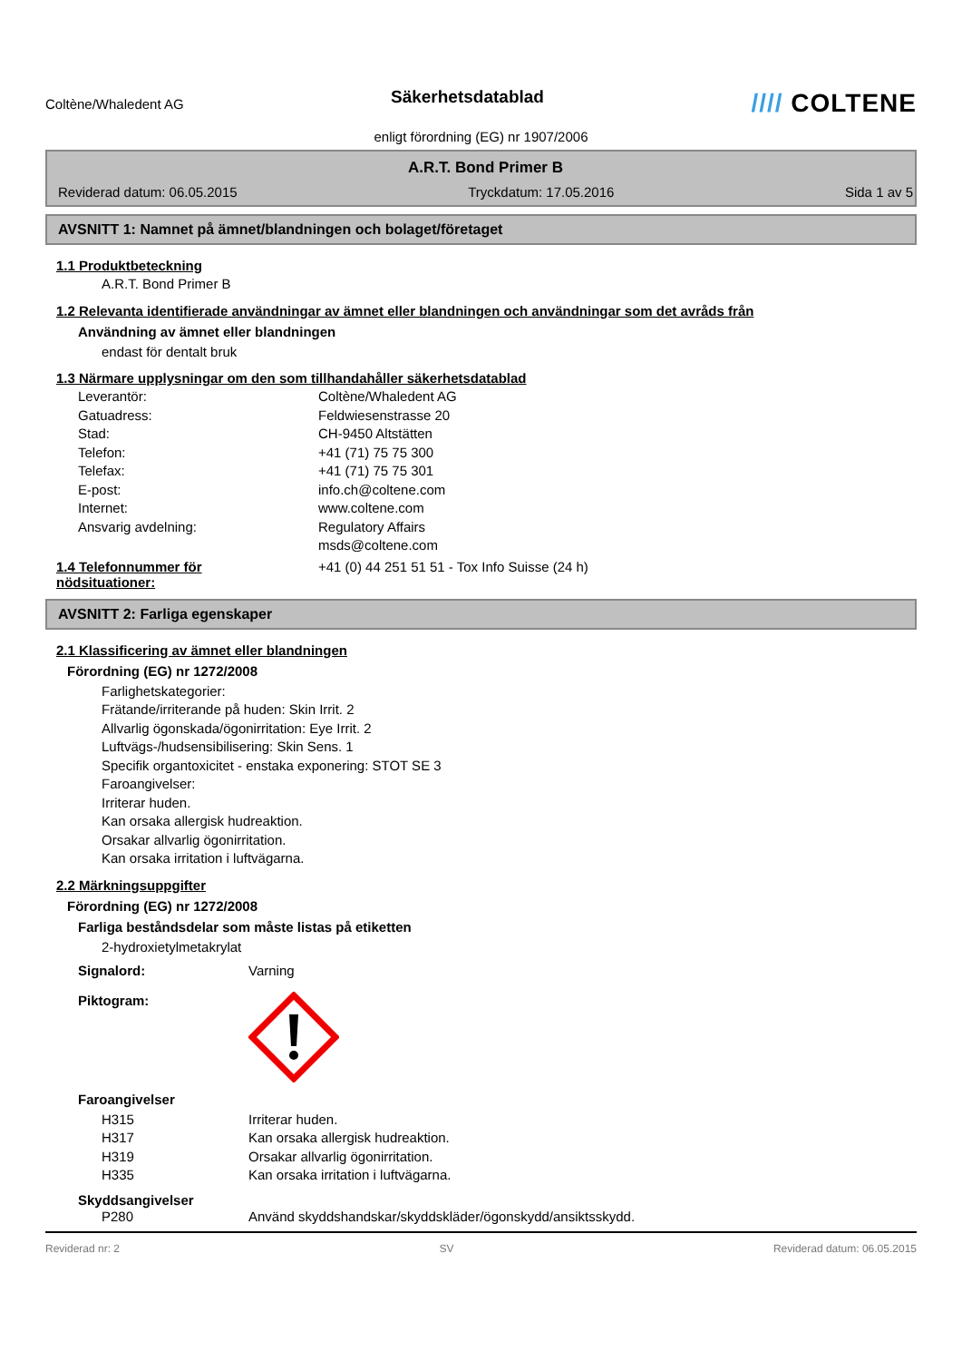Coltène/Whaledent AG
Säkerhetsdatablad
//// COLTENE
enligt förordning (EG) nr 1907/2006
A.R.T. Bond Primer B
Reviderad datum: 06.05.2015 Tryckdatum: 17.05.2016 Sida 1 av 5
AVSNITT 1: Namnet på ämnet/blandningen och bolaget/företaget
1.1 Produktbeteckning
A.R.T. Bond Primer B
1.2 Relevanta identifierade användningar av ämnet eller blandningen och användningar som det avråds från
Användning av ämnet eller blandningen
endast för dentalt bruk
1.3 Närmare upplysningar om den som tillhandahåller säkerhetsdatablad
Leverantör: Coltène/Whaledent AG
Gatuadress: Feldwiesenstrasse 20
Stad: CH-9450 Altstätten
Telefon: +41 (71) 75 75 300
Telefax: +41 (71) 75 75 301
E-post: info.ch@coltene.com
Internet: www.coltene.com
Ansvarig avdelning: Regulatory Affairs
msds@coltene.com
1.4 Telefonnummer för
nödsituationer: +41 (0) 44 251 51 51 - Tox Info Suisse (24 h)
AVSNITT 2: Farliga egenskaper
2.1 Klassificering av ämnet eller blandningen
Förordning (EG) nr 1272/2008
Farlighetskategorier:
Frätande/irriterande på huden: Skin Irrit. 2
Allvarlig ögonskada/ögonirritation: Eye Irrit. 2
Luftvägs-/hudsensibilisering: Skin Sens. 1
Specifik organtoxicitet - enstaka exponering: STOT SE 3
Faroangivelser:
Irriterar huden.
Kan orsaka allergisk hudreaktion.
Orsakar allvarlig ögonirritation.
Kan orsaka irritation i luftvägarna.
2.2 Märkningsuppgifter
Förordning (EG) nr 1272/2008
Farliga beståndsdelar som måste listas på etiketten
2-hydroxietylmetakrylat
Signalord: Varning
Piktogram:
Faroangivelser
H315 Irriterar huden.
H317 Kan orsaka allergisk hudreaktion.
H319 Orsakar allvarlig ögonirritation.
H335 Kan orsaka irritation i luftvägarna.
Skyddsangivelser
P280 Använd skyddshandskar/skyddskläder/ögonskydd/ansiktsskydd.
Reviderad nr: 2 SV Reviderad datum: 06.05.2015